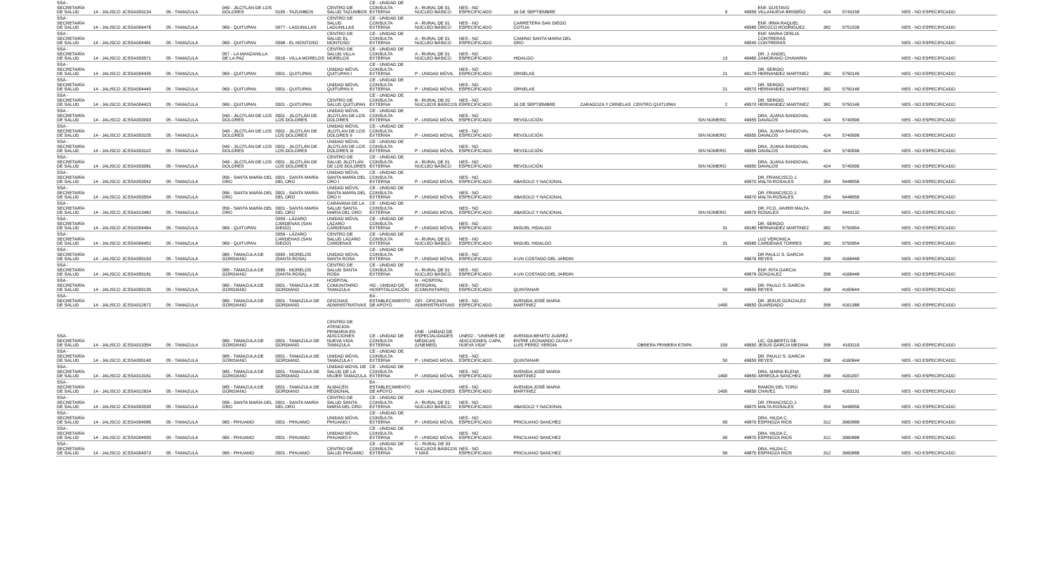| SSA - SECRETARÍA DE SALUD | 14 - JALISCO | JCSSA003134 | 05 - TAMAZULA | 049 - JILOTLÁN DE LOS DOLORES | 0195 - TAZUMBOS | CENTRO DE SALUD TAZUMBOS | CE - UNIDAD DE CONSULTA EXTERNA | A - RURAL DE 01 NÚCLEO BÁSICO | NES - NO ESPECIFICADO | 16 DE SEPTIEMBRE | | | 9 | 49959 | ENF. GUSTAVO VILLANUEVA BRISEÑO | 424 | 5743158 | NES - NO ESPECIFICADO |
| SSA - SECRETARÍA DE SALUD | 14 - JALISCO | JCSSA004476 | 05 - TAMAZULA | 069 - QUITUPAN | 0077 - LAGUNILLAS | CENTRO DE SALUD LAGUNILLAS | CE - UNIDAD DE CONSULTA EXTERNA | A - RURAL DE 01 NÚCLEO BÁSICO | NES - NO ESPECIFICADO | CARRETERA SAN DIEGO COTIJA | | | | 49580 | ENF. IRMA RAQUEL OROZCO RODRIGUEZ | 382 | 5751039 | NES - NO ESPECIFICADO |
| SSA - SECRETARÍA DE SALUD | 14 - JALISCO | JCSSA004481 | 05 - TAMAZULA | 069 - QUITUPAN | 0098 - EL MONTOSO | CENTRO DE SALUD EL MONTOSO | CE - UNIDAD DE CONSULTA EXTERNA | A - RURAL DE 01 NÚCLEO BÁSICO | NES - NO ESPECIFICADO | CAMINO SANTA MARIA DEL ORO | | | | 49540 | ENF. MARIA OFELIA CONTRERAS CONTRERAS | | | NES - NO ESPECIFICADO |
| SSA - SECRETARÍA DE SALUD | 14 - JALISCO | JCSSA003571 | 05 - TAMAZULA | 057 - LA MANZANILLA DE LA PAZ | 0016 - VILLA MORELOS | CENTRO DE SALUD VILLA MORELOS | CE - UNIDAD DE CONSULTA EXTERNA | A - RURAL DE 01 NÚCLEO BÁSICO | NES - NO ESPECIFICADO | HIDALGO | | | 13 | 49460 | DR. J. ANGEL ZAMORANO CHAVARIN | | | NES - NO ESPECIFICADO |
| SSA - SECRETARÍA DE SALUD | 14 - JALISCO | JCSSA004435 | 05 - TAMAZULA | 069 - QUITUPAN | 0001 - QUITUPAN | UNIDAD MÓVIL QUITUPAN I | CE - UNIDAD DE CONSULTA EXTERNA | P - UNIDAD MÓVIL | NES - NO ESPECIFICADO | ORNELAS | | | 21 | 49170 | DR. SERGIO HERNANDEZ MARTINEZ | 382 | 5750146 | NES - NO ESPECIFICADO |
| SSA - SECRETARÍA DE SALUD | 14 - JALISCO | JCSSA004440 | 05 - TAMAZULA | 069 - QUITUPAN | 0001 - QUITUPAN | UNIDAD MÓVIL QUITUPAN II | CE - UNIDAD DE CONSULTA EXTERNA | P - UNIDAD MÓVIL | NES - NO ESPECIFICADO | ORNELAS | | | 21 | 49570 | DR. SERGIO HERNANDEZ MARTINEZ | 382 | 5750146 | NES - NO ESPECIFICADO |
| SSA - SECRETARÍA DE SALUD | 14 - JALISCO | JCSSA004423 | 05 - TAMAZULA | 069 - QUITUPAN | 0001 - QUITUPAN | CENTRO DE SALUD QUITUPAN | CE - UNIDAD DE CONSULTA EXTERNA | B - RURAL DE 02 NÚCLEOS BÁSICOS | NES - NO ESPECIFICADO | 16 DE SEPTIEMBRE | ZARAGOZA Y ORNELAS | CENTRO QUITUPAN | 2 | 49570 | DR. SERGIO HERNANDEZ MARTINEZ | 382 | 5750146 | NES - NO ESPECIFICADO |
| SSA - SECRETARÍA DE SALUD | 14 - JALISCO | JCSSA003093 | 05 - TAMAZULA | 049 - JILOTLÁN DE LOS DOLORES | 0001 - JILOTLÁN DE LOS DOLORES | UNIDAD MÓVIL JILOTLÁN DE LOS DOLORES | CE - UNIDAD DE CONSULTA EXTERNA | P - UNIDAD MÓVIL | NES - NO ESPECIFICADO | REVOLUCIÓN | | | SIN NÚMERO | 49955 | DRA. JUANA SANDOVAL DAVALOS | 424 | 5740096 | NES - NO ESPECIFICADO |
| SSA - SECRETARÍA DE SALUD | 14 - JALISCO | JCSSA003105 | 05 - TAMAZULA | 049 - JILOTLÁN DE LOS DOLORES | 0001 - JILOTLÁN DE LOS DOLORES | UNIDAD MÓVIL JILOTLÁN DE LOS DOLORES II | CE - UNIDAD DE CONSULTA EXTERNA | P - UNIDAD MÓVIL | NES - NO ESPECIFICADO | REVOLUCIÓN | | | SIN NÚMERO | 49955 | DRA. JUANA SANDOVAL DAVALOS | 424 | 5740096 | NES - NO ESPECIFICADO |
| SSA - SECRETARÍA DE SALUD | 14 - JALISCO | JCSSA003110 | 05 - TAMAZULA | 049 - JILOTLÁN DE LOS DOLORES | 0001 - JILOTLÁN DE LOS DOLORES | UNIDAD MÓVIL JILOTLAN DE LOS DOLORES III | CE - UNIDAD DE CONSULTA EXTERNA | P - UNIDAD MÓVIL | NES - NO ESPECIFICADO | REVOLUCIÓN | | | SIN NÚMERO | 49955 | DRA. JUANA SANDOVAL DAVALOS | 424 | 5740096 | NES - NO ESPECIFICADO |
| SSA - SECRETARÍA DE SALUD | 14 - JALISCO | JCSSA003081 | 05 - TAMAZULA | 049 - JILOTLÁN DE LOS DOLORES | 0001 - JILOTLÁN DE LOS DOLORES | CENTRO DE SALUD JILOTLÁN DE LOS DOLORES | CE - UNIDAD DE CONSULTA EXTERNA | A - RURAL DE 01 NÚCLEO BÁSICO | NES - NO ESPECIFICADO | REVOLUCIÓN | | | SIN NÚMERO | 49950 | DRA. JUANA SANDOVAL DAVALOS | 424 | 5740096 | NES - NO ESPECIFICADO |
| SSA - SECRETARÍA DE SALUD | 14 - JALISCO | JCSSA003542 | 05 - TAMAZULA | 056 - SANTA MARÍA DEL ORO | 0001 - SANTA MARÍA DEL ORO | UNIDAD MÓVIL SANTA MARÍA DEL ORO I | CE - UNIDAD DE CONSULTA EXTERNA | P - UNIDAD MÓVIL | NES - NO ESPECIFICADO | ABASOLO Y NACIONAL | | | | 49970 | DR. FRANCISCO J. MALTA ROSALES | 354 | 5448056 | NES - NO ESPECIFICADO |
| SSA - SECRETARÍA DE SALUD | 14 - JALISCO | JCSSA003554 | 05 - TAMAZULA | 056 - SANTA MARÍA DEL ORO | 0001 - SANTA MARÍA DEL ORO | UNIDAD MÓVIL SANTA MARÍA DEL ORO II | CE - UNIDAD DE CONSULTA EXTERNA | P - UNIDAD MÓVIL | NES - NO ESPECIFICADO | ABASOLO Y NACIONAL | | | | 49970 | DR. FRANCISCO J. MALTA ROSALES | 354 | 5448056 | NES - NO ESPECIFICADO |
| SSA - SECRETARÍA DE SALUD | 14 - JALISCO | JCSSA013482 | 05 - TAMAZULA | 056 - SANTA MARÍA DEL ORO | 0001 - SANTA MARÍA DEL ORO | CARAVANA DE LA SALUD SANTA MARÍA DEL ORO | CE - UNIDAD DE CONSULTA EXTERNA | P - UNIDAD MÓVIL | NES - NO ESPECIFICADO | ABASOLO Y NACIONAL | | | SIN NÚMERO | 49970 | DR. FCO. JAVIER MALTA ROSALES | 354 | 5443132 | NES - NO ESPECIFICADO |
| SSA - SECRETARÍA DE SALUD | 14 - JALISCO | JCSSA004464 | 05 - TAMAZULA | 069 - QUITUPAN | 0059 - LÁZARO CÁRDENAS (SAN DIEGO) | UNIDAD MÓVIL LÁZARO CÁRDENAS | CE - UNIDAD DE CONSULTA EXTERNA | P - UNIDAD MÓVIL | NES - NO ESPECIFICADO | MIGUEL HIDALGO | | | 31 | 49180 | DR. SERGIO HERNANDEZ MARTINEZ | 382 | 5750954 | NES - NO ESPECIFICADO |
| SSA - SECRETARÍA DE SALUD | 14 - JALISCO | JCSSA004452 | 05 - TAMAZULA | 069 - QUITUPAN | 0059 - LÁZARO CÁRDENAS (SAN DIEGO) | CENTRO DE SALUD LÁZARO CÁRDENAS | CE - UNIDAD DE CONSULTA EXTERNA | A - RURAL DE 01 NÚCLEO BÁSICO | NES - NO ESPECIFICADO | MIGUEL HIDALGO | | | 31 | 49580 | LUZ VERONICA CARDENAS TORRES | 382 | 5750954 | NES - NO ESPECIFICADO |
| SSA - SECRETARÍA DE SALUD | 14 - JALISCO | JCSSA005193 | 05 - TAMAZULA | 085 - TAMAZULA DE GORDIANO | 0095 - MORELOS (SANTA ROSA) | UNIDAD MÓVIL SANTA ROSA | CE - UNIDAD DE CONSULTA EXTERNA | P - UNIDAD MÓVIL | NES - NO ESPECIFICADO | A UN COSTADO DEL JARDIN | | | | 49676 | DR PAULO S. GARCIA REYES | 358 | 4168448 | NES - NO ESPECIFICADO |
| SSA - SECRETARÍA DE SALUD | 14 - JALISCO | JCSSA005181 | 05 - TAMAZULA | 085 - TAMAZULA DE GORDIANO | 0095 - MORELOS (SANTA ROSA) | CENTRO DE SALUD SANTA ROSA | CE - UNIDAD DE CONSULTA EXTERNA | A - RURAL DE 01 NÚCLEO BÁSICO | NES - NO ESPECIFICADO | A UN COSTADO DEL JARDIN | | | | 49676 | ENF. RITA GARCIA GONZALEZ | 358 | 4168448 | NES - NO ESPECIFICADO |
| SSA - SECRETARÍA DE SALUD | 14 - JALISCO | JCSSA005135 | 05 - TAMAZULA | 085 - TAMAZULA DE GORDIANO | 0001 - TAMAZULA DE GORDIANO | HOSPITAL COMUNITARIO TAMAZULA | HO - UNIDAD DE HOSPITALIZACIÓN | N - HOSPITAL INTEGRAL (COMUNITARIO) | NES - NO ESPECIFICADO | QUINTANAR | | | 50 | 49650 | DR. PAULO S. GARCIA REYES | 358 | 4160644 | NES - NO ESPECIFICADO |
| SSA - SECRETARÍA DE SALUD | 14 - JALISCO | JCSSA012672 | 05 - TAMAZULA | 085 - TAMAZULA DE GORDIANO | 0001 - TAMAZULA DE GORDIANO | OFICINAS ADMINISTRATIVAS | EA - ESTABLECIMIENTO DE APOYO | OFI - OFICINAS ADMINISTRATIVAS | NES - NO ESPECIFICADO | AVENIDA JOSÉ MARIA MARTINEZ | | | 1490 | 49650 | DR. JESUS GONZALEZ GUARDADO | 358 | 4161388 | NES - NO ESPECIFICADO |
| SSA - SECRETARÍA DE SALUD | 14 - JALISCO | JCSSA013354 | 05 - TAMAZULA | 085 - TAMAZULA DE GORDIANO | 0001 - TAMAZULA DE GORDIANO | CENTRO DE ATENCION PRIMARIA EN ADICCIONES NUEVA VIDA TAMAZULA | CE - UNIDAD DE CONSULTA EXTERNA | UNE - UNIDAD DE ESPECIALIDADES MÉDICAS (UNEMES) | UNE02 - "UNEMES DE ADICCIONES, CAPA, NUEVA VIDA" | AVENIDA BENITO JUÁREZ ENTRE LEONARDO OLIVA Y LUIS PEREZ VERDIA | | OBRERA PRIMERA ETAPA | 159 | 49650 | LIC. GILBERTO DE JESUS GARCIA MEDINA | 358 | 4163119 | NES - NO ESPECIFICADO |
| SSA - SECRETARÍA DE SALUD | 14 - JALISCO | JCSSA005140 | 05 - TAMAZULA | 085 - TAMAZULA DE GORDIANO | 0001 - TAMAZULA DE GORDIANO | UNIDAD MÓVIL TAMAZULA I | CE - UNIDAD DE CONSULTA EXTERNA | P - UNIDAD MÓVIL | NES - NO ESPECIFICADO | QUINTANAR | | | 50 | 49650 | DR. PAULO S. GARCIA REYES | 358 | 4160644 | NES - NO ESPECIFICADO |
| SSA - SECRETARÍA DE SALUD | 14 - JALISCO | JCSSA013161 | 05 - TAMAZULA | 085 - TAMAZULA DE GORDIANO | 0001 - TAMAZULA DE GORDIANO | UNIDAD MOVIL DE SALUD DE LA MUJER TAMAZULA | CE - UNIDAD DE CONSULTA EXTERNA | P - UNIDAD MÓVIL | NES - NO ESPECIFICADO | AVENIDA JOSÉ MARIA MARTINEZ | | | 1490 | 49650 | DRA. MARIA ELENA ARREOLA SANCHEZ | 358 | 4161097 | NES - NO ESPECIFICADO |
| SSA - SECRETARÍA DE SALUD | 14 - JALISCO | JCSSA012824 | 05 - TAMAZULA | 085 - TAMAZULA DE GORDIANO | 0001 - TAMAZULA DE GORDIANO | ALMACÉN REGIONAL | EA - ESTABLECIMIENTO DE APOYO | ALM - ALMACENES | NES - NO ESPECIFICADO | AVENIDA JOSÉ MARIA MARTINEZ | | | 1490 | 49650 | RAMON DEL TORO CHAVEZ | 358 | 4163131 | NES - NO ESPECIFICADO |
| SSA - SECRETARÍA DE SALUD | 14 - JALISCO | JCSSA003530 | 05 - TAMAZULA | 056 - SANTA MARÍA DEL ORO | 0001 - SANTA MARÍA DEL ORO | CENTRO DE SALUD SANTA MARÍA DEL ORO | CE - UNIDAD DE CONSULTA EXTERNA | A - RURAL DE 01 NÚCLEO BÁSICO | NES - NO ESPECIFICADO | ABASOLO Y NACIONAL | | | | 49970 | DR. FRANCISCO J. MALTA ROSALES | 354 | 5448056 | NES - NO ESPECIFICADO |
| SSA - SECRETARÍA DE SALUD | 14 - JALISCO | JCSSA004085 | 05 - TAMAZULA | 065 - PIHUAMO | 0001 - PIHUAMO | UNIDAD MÓVIL PIHUAMO I | CE - UNIDAD DE CONSULTA EXTERNA | P - UNIDAD MÓVIL | NES - NO ESPECIFICADO | PRICILIANO SANCHEZ | | | 99 | 49870 | DRA. HILDA C. ESPINOZA RIOS | 312 | 3960888 | NES - NO ESPECIFICADO |
| SSA - SECRETARÍA DE SALUD | 14 - JALISCO | JCSSA004090 | 05 - TAMAZULA | 065 - PIHUAMO | 0001 - PIHUAMO | UNIDAD MÓVIL PIHUAMO II | CE - UNIDAD DE CONSULTA EXTERNA | P - UNIDAD MÓVIL | NES - NO ESPECIFICADO | PRICILIANO SANCHEZ | | | 99 | 49870 | DRA. HILDA C. ESPINOZA RIOS | 312 | 3960888 | NES - NO ESPECIFICADO |
| SSA - SECRETARÍA DE SALUD | 14 - JALISCO | JCSSA004073 | 05 - TAMAZULA | 065 - PIHUAMO | 0001 - PIHUAMO | CENTRO DE SALUD PIHUAMO | CE - UNIDAD DE CONSULTA EXTERNA | C - RURAL DE 03 NÚCLEOS BÁSICOS Y MÁS | NES - NO ESPECIFICADO | PRICILIANO SANCHEZ | | | 99 | 49870 | DRA. HILDA C. ESPINOZA RIOS | 312 | 3960888 | NES - NO ESPECIFICADO |